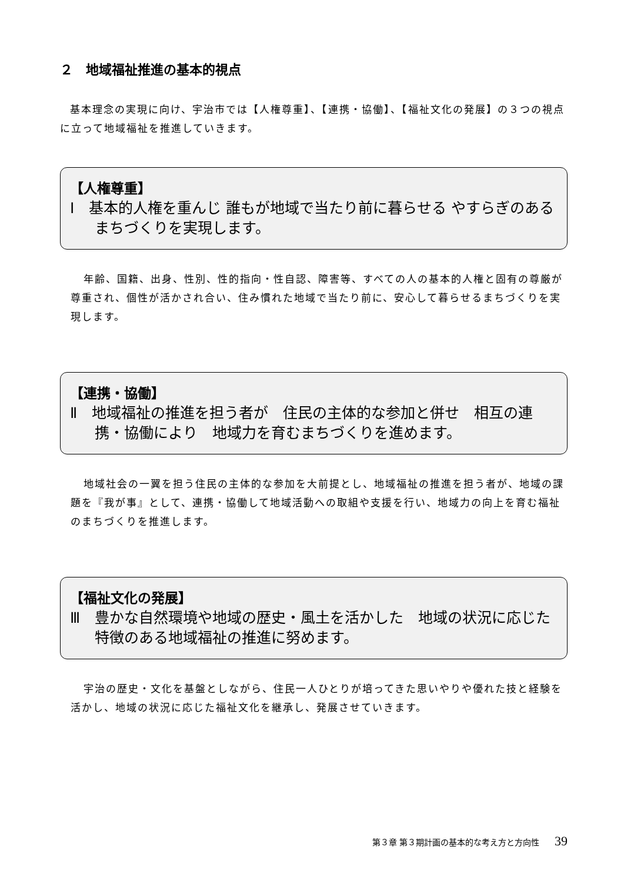２　地域福祉推進の基本的視点
基本理念の実現に向け、宇治市では【人権尊重】、【連携・協働】、【福祉文化の発展】の３つの視点に立って地域福祉を推進していきます。
【人権尊重】
Ⅰ　基本的人権を重んじ 誰もが地域で当たり前に暮らせる やすらぎのあるまちづくりを実現します。
年齢、国籍、出身、性別、性的指向・性自認、障害等、すべての人の基本的人権と固有の尊厳が尊重され、個性が活かされ合い、住み慣れた地域で当たり前に、安心して暮らせるまちづくりを実現します。
【連携・協働】
Ⅱ　地域福祉の推進を担う者が　住民の主体的な参加と併せ　相互の連携・協働により　地域力を育むまちづくりを進めます。
地域社会の一翼を担う住民の主体的な参加を大前提とし、地域福祉の推進を担う者が、地域の課題を『我が事』として、連携・協働して地域活動への取組や支援を行い、地域力の向上を育む福祉のまちづくりを推進します。
【福祉文化の発展】
Ⅲ　豊かな自然環境や地域の歴史・風土を活かした　地域の状況に応じた特徴のある地域福祉の推進に努めます。
宇治の歴史・文化を基盤としながら、住民一人ひとりが培ってきた思いやりや優れた技と経験を活かし、地域の状況に応じた福祉文化を継承し、発展させていきます。
第３章 第３期計画の基本的な考え方と方向性 39